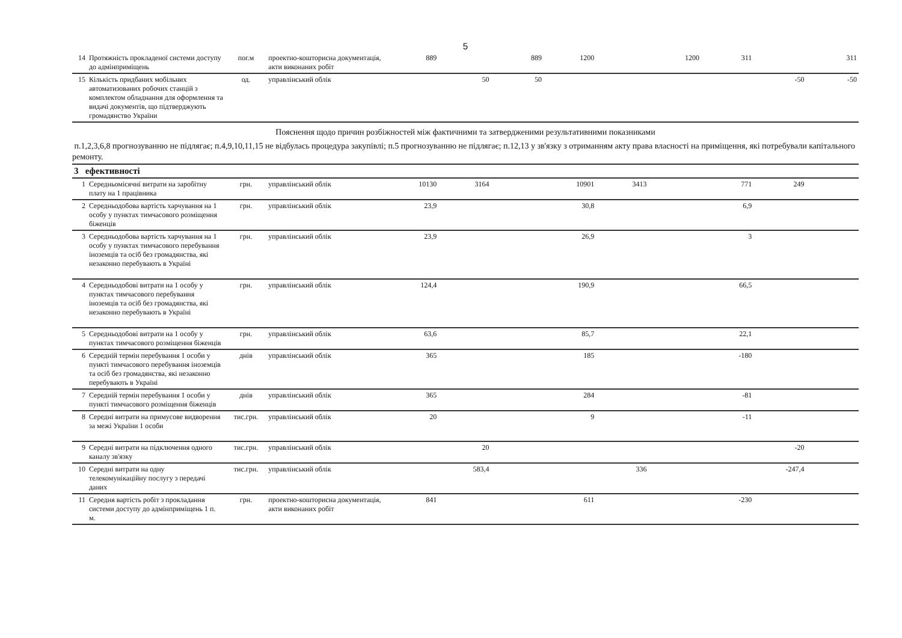5
| 14 | Протяжність прокладеної системи доступу до адмінприміщень | пог.м | проектно-кошторисна документація, акти виконаних робіт | 889 | | 889 | 1200 | | 1200 | 311 | | 311 |
| 15 | Кількість придбаних мобільних автоматизованих робочих станцій з комплектом обладнання для оформлення та видачі документів, що підтверджують громадянство України | од. | управлінський облік | | 50 | 50 | | | | | -50 | -50 |
Пояснення щодо причин розбіжностей між фактичними та затвердженими результативними показниками
п.1,2,3,6,8 прогнозуванню не підлягає; п.4,9,10,11,15 не відбулась процедура закупівлі; п.5 прогнозуванню не підлягає; п.12,13 у зв'язку з отриманням акту права власності на приміщення, які потребували капітального ремонту.
3 ефективності
| 1 | Середньомісячні витрати на заробітну плату на 1 працівника | грн. | управлінський облік | 10130 | 3164 | | 10901 | 3413 | | 771 | 249 | |
| 2 | Середньодобова вартість харчування на 1 особу у пунктах тимчасового розміщення біженців | грн. | управлінський облік | 23,9 | | | 30,8 | | | 6,9 | | |
| 3 | Середньодобова вартість харчування на 1 особу у пунктах тимчасового перебування іноземців та осіб без громадянства, які незаконно перебувають в Україні | грн. | управлінський облік | 23,9 | | | 26,9 | | | 3 | | |
| 4 | Середньодобові витрати на 1 особу у пунктах тимчасового перебування іноземців та осіб без громадянства, які незаконно перебувають в Україні | грн. | управлінський облік | 124,4 | | | 190,9 | | | 66,5 | | |
| 5 | Середньодобові витрати на 1 особу у пунктах тимчасового розміщення біженців | грн. | управлінський облік | 63,6 | | | 85,7 | | | 22,1 | | |
| 6 | Середній термін перебування 1 особи у пункті тимчасового перебування іноземців та осіб без громадянства, які незаконно перебувають в Україні | днів | управлінський облік | 365 | | | 185 | | | -180 | | |
| 7 | Середній термін перебування 1 особи у пункті тимчасового розміщення біженців | днів | управлінський облік | 365 | | | 284 | | | -81 | | |
| 8 | Середні витрати на примусове видворення за межі України 1 особи | тис.грн. | управлінський облік | 20 | | | 9 | | | -11 | | |
| 9 | Середні витрати на підключення одного каналу зв'язку | тис.грн. | управлінський облік | | 20 | | | | | | -20 | |
| 10 | Середні витрати на одну телекомунікаційну послугу з передачі даних | тис.грн. | управлінський облік | | 583,4 | | | 336 | | | -247,4 | |
| 11 | Середня вартість робіт з прокладання системи доступу до адмінприміщень 1 п. м. | грн. | проектно-кошторисна документація, акти виконаних робіт | 841 | | | 611 | | | -230 | | |